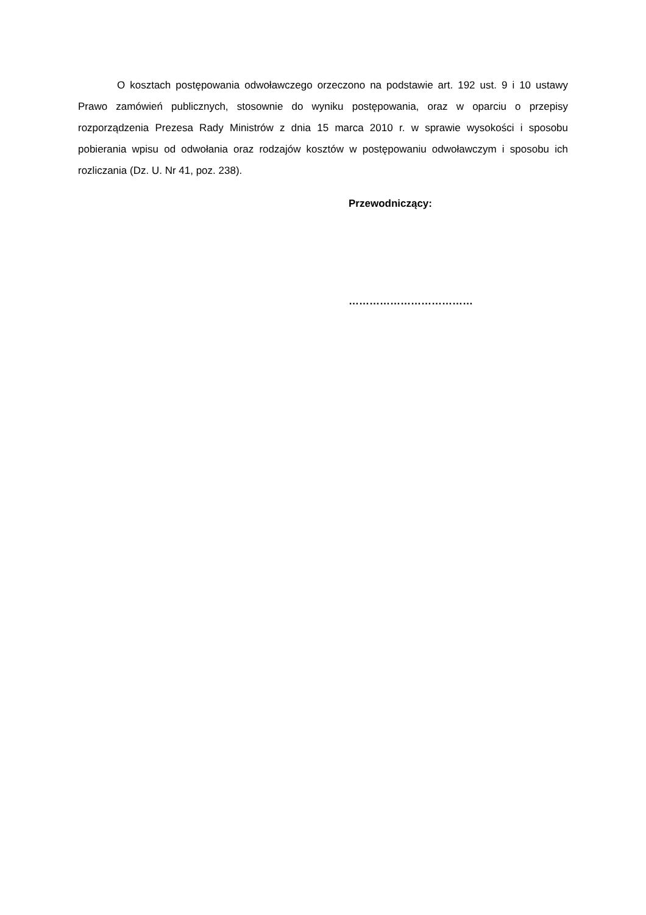O kosztach postępowania odwoławczego orzeczono na podstawie art. 192 ust. 9 i 10 ustawy Prawo zamówień publicznych, stosownie do wyniku postępowania, oraz w oparciu o przepisy rozporządzenia Prezesa Rady Ministrów z dnia 15 marca 2010 r. w sprawie wysokości i sposobu pobierania wpisu od odwołania oraz rodzajów kosztów w postępowaniu odwoławczym i sposobu ich rozliczania (Dz. U. Nr 41, poz. 238).
Przewodniczący:
………………………………